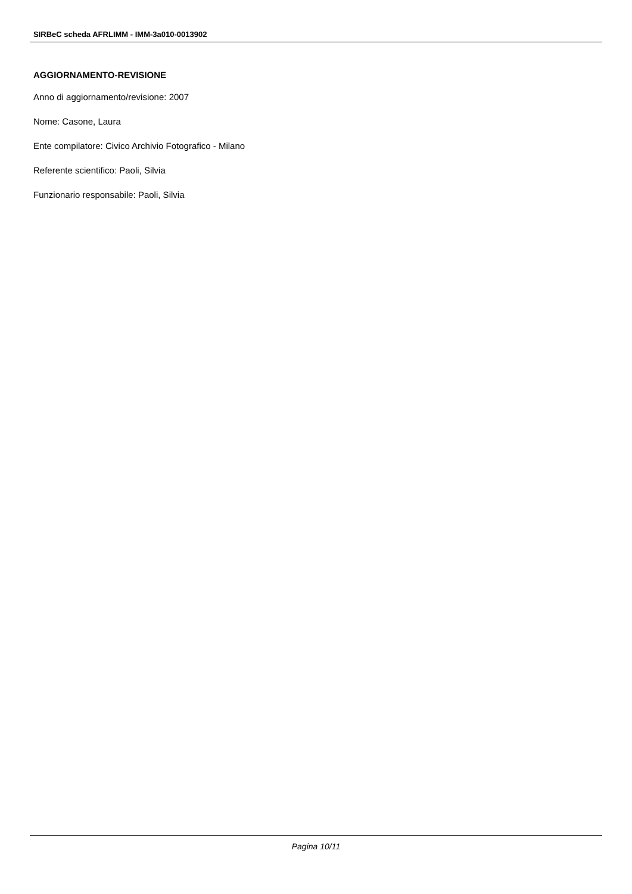SIRBeC scheda AFRLIMM - IMM-3a010-0013902
AGGIORNAMENTO-REVISIONE
Anno di aggiornamento/revisione: 2007
Nome: Casone, Laura
Ente compilatore: Civico Archivio Fotografico - Milano
Referente scientifico: Paoli, Silvia
Funzionario responsabile: Paoli, Silvia
Pagina 10/11